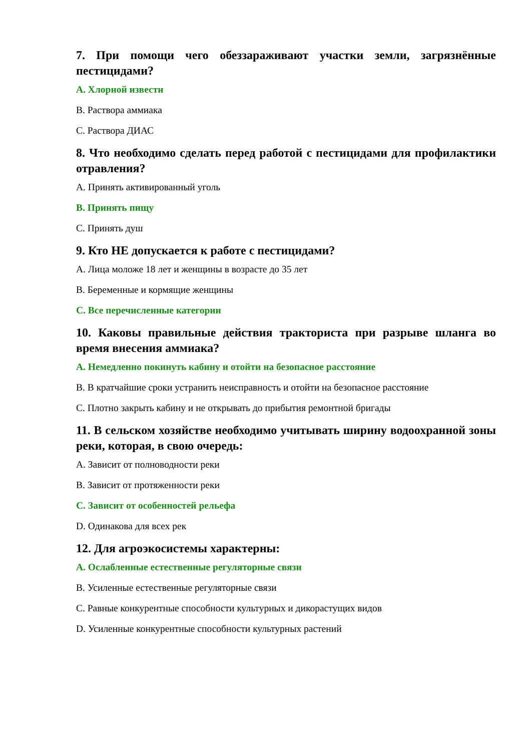7. При помощи чего обеззараживают участки земли, загрязнённые пестицидами?
A. Хлорной извести
B. Раствора аммиака
C. Раствора ДИАС
8. Что необходимо сделать перед работой с пестицидами для профилактики отравления?
A. Принять активированный уголь
B. Принять пищу
C. Принять душ
9. Кто НЕ допускается к работе с пестицидами?
A. Лица моложе 18 лет и женщины в возрасте до 35 лет
B. Беременные и кормящие женщины
C. Все перечисленные категории
10. Каковы правильные действия тракториста при разрыве шланга во время внесения аммиака?
A. Немедленно покинуть кабину и отойти на безопасное расстояние
B. В кратчайшие сроки устранить неисправность и отойти на безопасное расстояние
C. Плотно закрыть кабину и не открывать до прибытия ремонтной бригады
11. В сельском хозяйстве необходимо учитывать ширину водоохранной зоны реки, которая, в свою очередь:
A. Зависит от полноводности реки
B. Зависит от протяженности реки
C. Зависит от особенностей рельефа
D. Одинакова для всех рек
12. Для агроэкосистемы характерны:
A. Ослабленные естественные регуляторные связи
B. Усиленные естественные регуляторные связи
C. Равные конкурентные способности культурных и дикорастущих видов
D. Усиленные конкурентные способности культурных растений